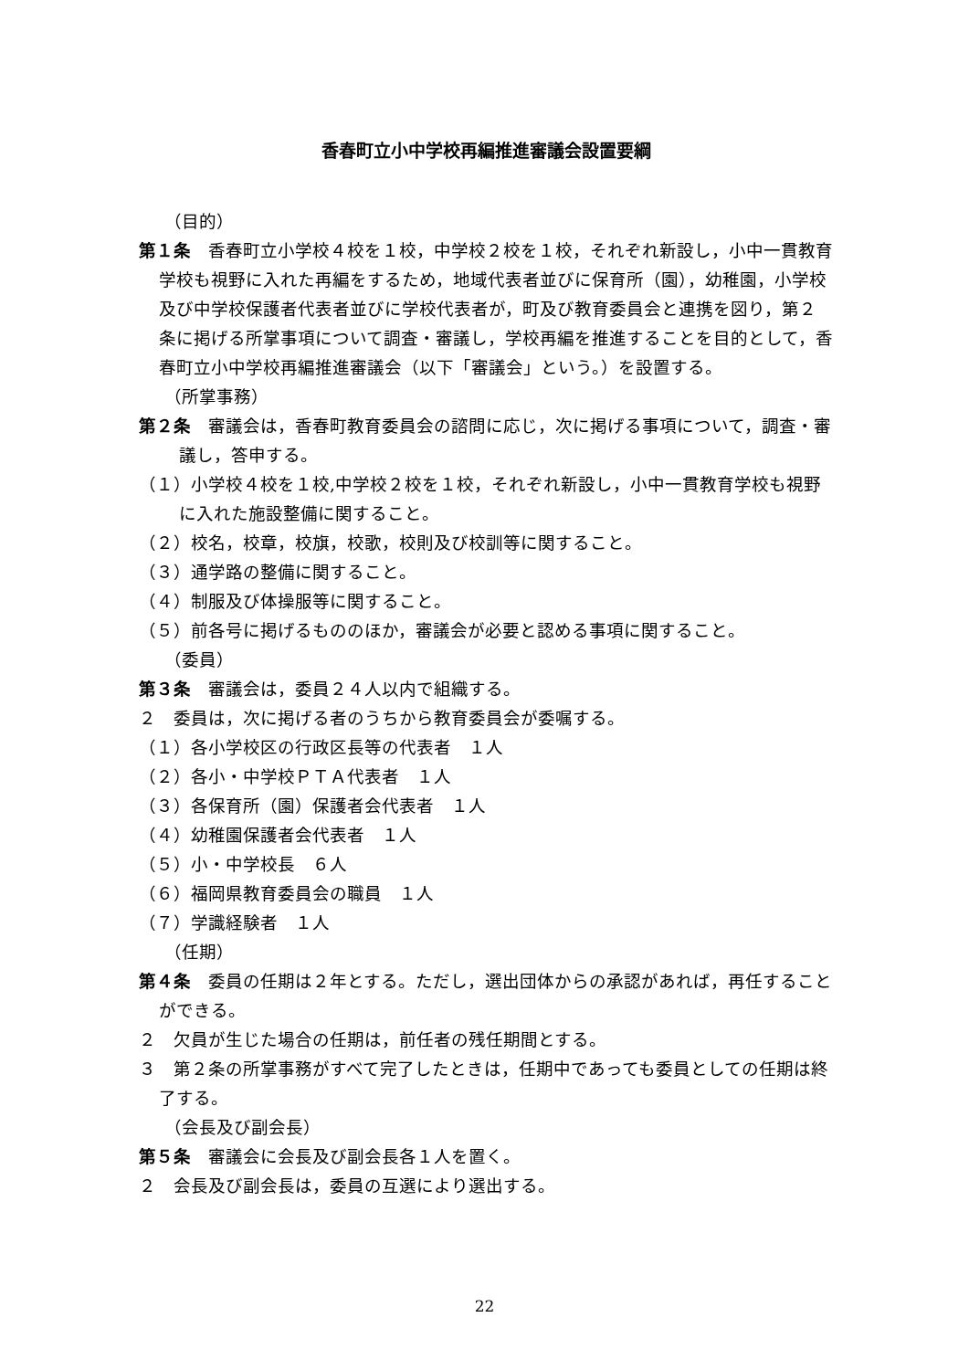香春町立小中学校再編推進審議会設置要綱
（目的）
第１条　香春町立小学校４校を１校，中学校２校を１校，それぞれ新設し，小中一貫教育学校も視野に入れた再編をするため，地域代表者並びに保育所（園），幼稚園，小学校及び中学校保護者代表者並びに学校代表者が，町及び教育委員会と連携を図り，第２条に掲げる所掌事項について調査・審議し，学校再編を推進することを目的として，香春町立小中学校再編推進審議会（以下「審議会」という。）を設置する。
（所掌事務）
第２条　審議会は，香春町教育委員会の諮問に応じ，次に掲げる事項について，調査・審議し，答申する。
（１）小学校４校を１校,中学校２校を１校，それぞれ新設し，小中一貫教育学校も視野に入れた施設整備に関すること。
（２）校名，校章，校旗，校歌，校則及び校訓等に関すること。
（３）通学路の整備に関すること。
（４）制服及び体操服等に関すること。
（５）前各号に掲げるもののほか，審議会が必要と認める事項に関すること。
（委員）
第３条　審議会は，委員２４人以内で組織する。
２　委員は，次に掲げる者のうちから教育委員会が委嘱する。
（１）各小学校区の行政区長等の代表者　１人
（２）各小・中学校ＰＴＡ代表者　１人
（３）各保育所（園）保護者会代表者　１人
（４）幼稚園保護者会代表者　１人
（５）小・中学校長　６人
（６）福岡県教育委員会の職員　１人
（７）学識経験者　１人
（任期）
第４条　委員の任期は２年とする。ただし，選出団体からの承認があれば，再任することができる。
２　欠員が生じた場合の任期は，前任者の残任期間とする。
３　第２条の所掌事務がすべて完了したときは，任期中であっても委員としての任期は終了する。
（会長及び副会長）
第５条　審議会に会長及び副会長各１人を置く。
２　会長及び副会長は，委員の互選により選出する。
22